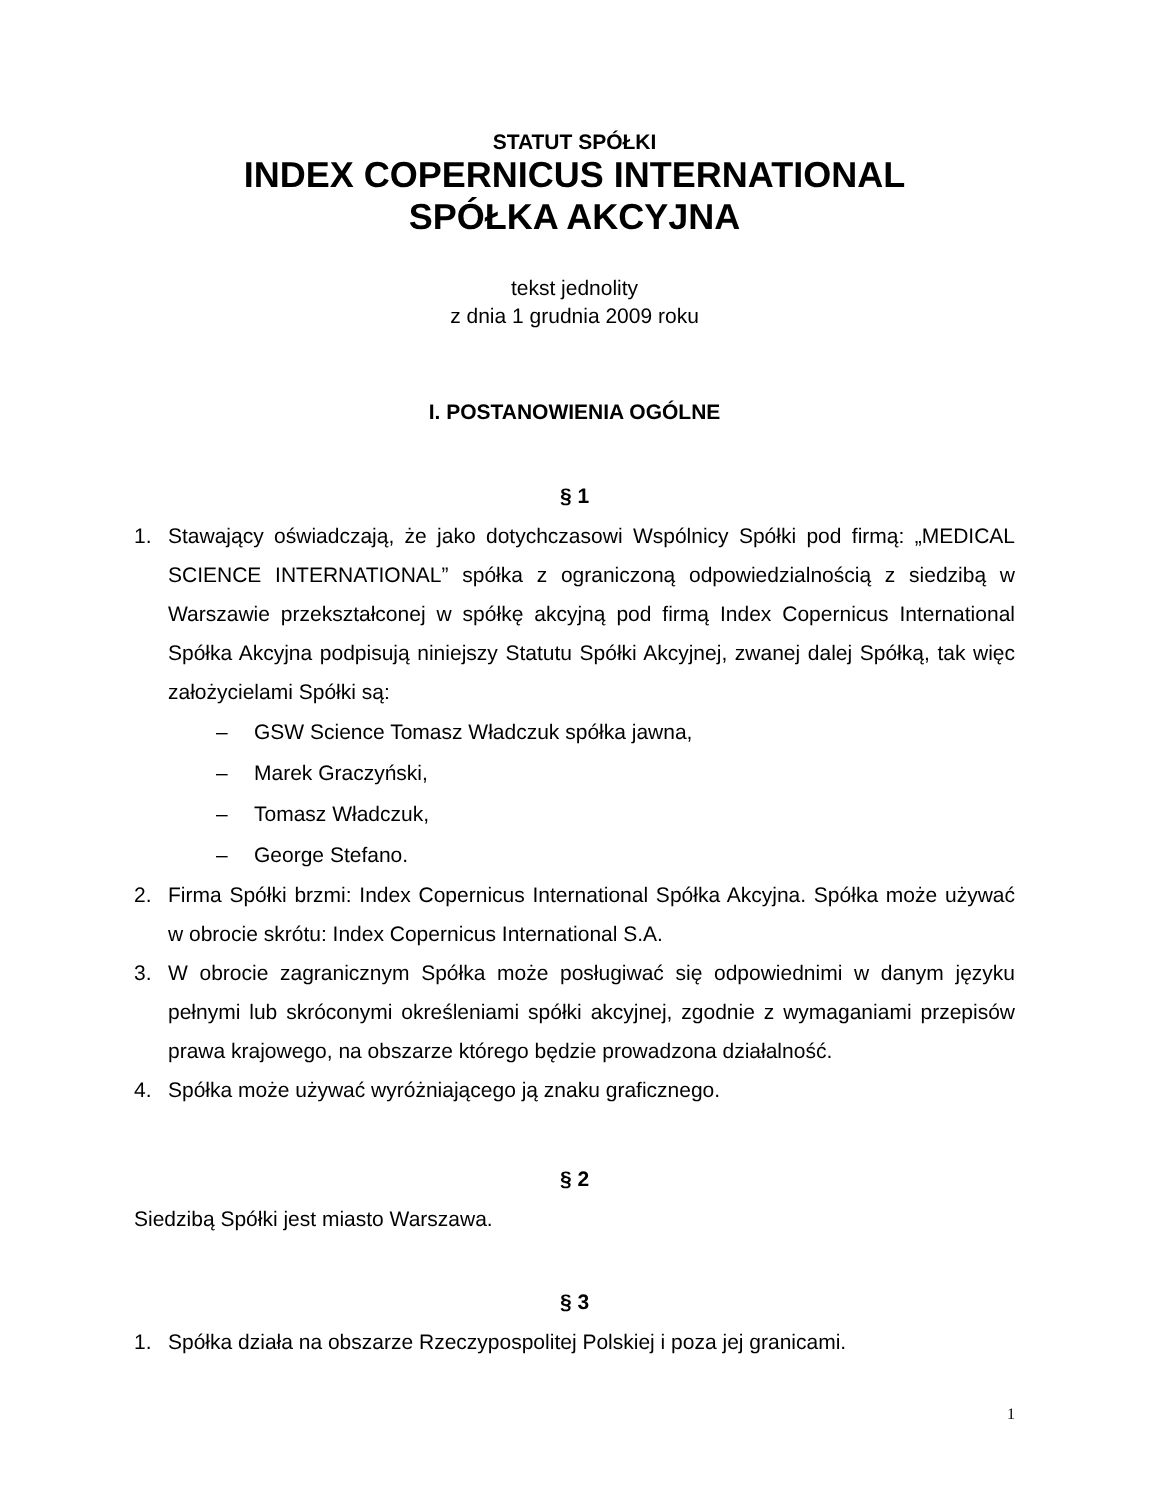STATUT SPÓŁKI
INDEX COPERNICUS INTERNATIONAL
SPÓŁKA AKCYJNA
tekst jednolity
z dnia 1 grudnia 2009 roku
I. POSTANOWIENIA OGÓLNE
§ 1
1. Stawający oświadczają, że jako dotychczasowi Wspólnicy Spółki pod firmą: „MEDICAL SCIENCE INTERNATIONAL” spółka z ograniczoną odpowiedzialnością z siedzibą w Warszawie przekształconej w spółkę akcyjną pod firmą Index Copernicus International Spółka Akcyjna podpisują niniejszy Statutu Spółki Akcyjnej, zwanej dalej Spółką, tak więc założycielami Spółki są:
– GSW Science Tomasz Władczuk spółka jawna,
– Marek Graczyński,
– Tomasz Władczuk,
– George Stefano.
2. Firma Spółki brzmi: Index Copernicus International Spółka Akcyjna. Spółka może używać w obrocie skrótu: Index Copernicus International S.A.
3. W obrocie zagranicznym Spółka może posługiwać się odpowiednimi w danym języku pełnymi lub skróconymi określeniami spółki akcyjnej, zgodnie z wymaganiami przepisów prawa krajowego, na obszarze którego będzie prowadzona działalność.
4. Spółka może używać wyróżniającego ją znaku graficznego.
§ 2
Siedzibą Spółki jest miasto Warszawa.
§ 3
1. Spółka działa na obszarze Rzeczypospolitej Polskiej i poza jej granicami.
1